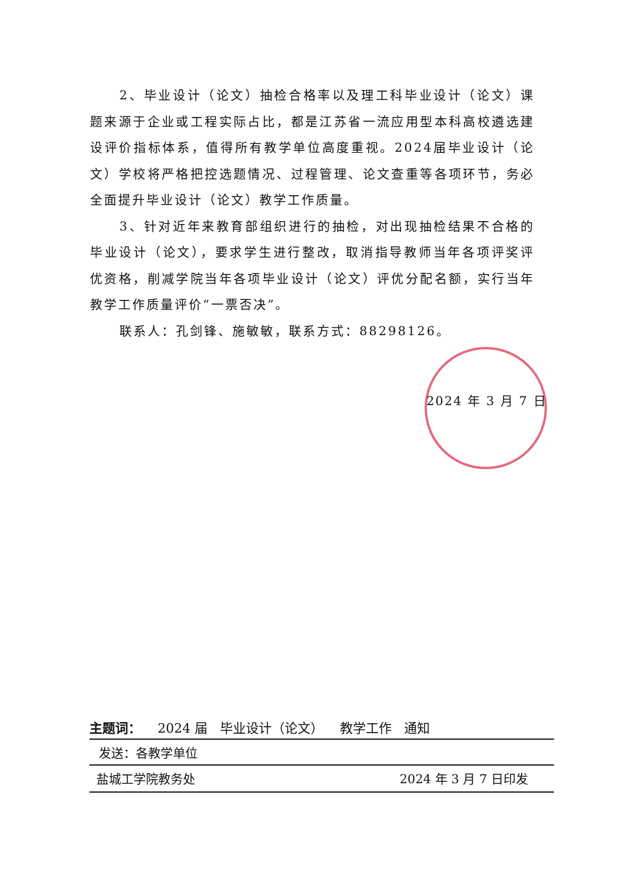2、毕业设计（论文）抽检合格率以及理工科毕业设计（论文）课题来源于企业或工程实际占比，都是江苏省一流应用型本科高校遴选建设评价指标体系，值得所有教学单位高度重视。2024届毕业设计（论文）学校将严格把控选题情况、过程管理、论文查重等各项环节，务必全面提升毕业设计（论文）教学工作质量。
3、针对近年来教育部组织进行的抽检，对出现抽检结果不合格的毕业设计（论文），要求学生进行整改，取消指导教师当年各项评奖评优资格，削减学院当年各项毕业设计（论文）评优分配名额，实行当年教学工作质量评价“一票否决”。
联系人：孔剑锋、施敏敏，联系方式：88298126。
2024 年 3 月 7 日
主题词： 2024 届 毕业设计（论文） 教学工作 通知
发送：各教学单位
盐城工学院教务处 2024 年 3 月 7 日印发